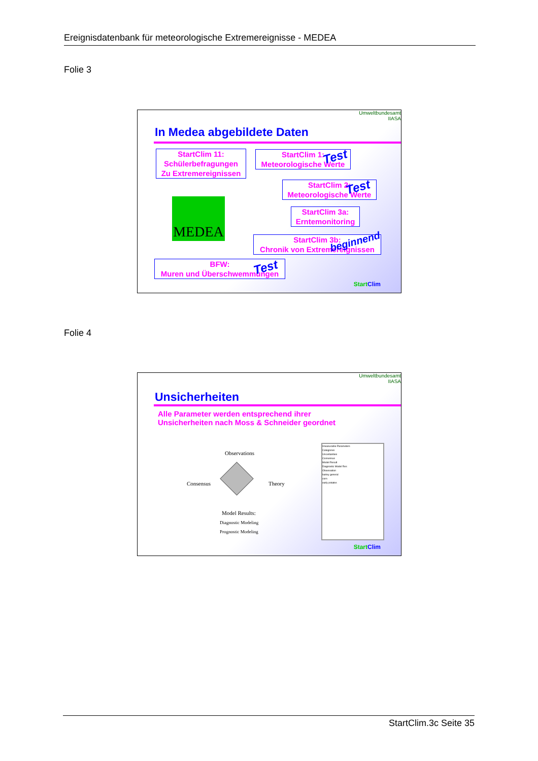Ereignisdatenbank für meteorologische Extremereignisse - MEDEA
Folie 3
Umweltbundesamt
IIASA
In Medea abgebildete Daten
StartClim 11:
Schülerbefragungen
Zu Extremereignissen
StartClim 1:
Meteorologische Werte
Test
StartClim 2:
Meteorologische Werte
Test
StartClim 3a:
Erntemonitoring
StartClim 3b:
Chronik von Extremereignissen
beginnend
MEDEA
BFW:
Muren und Überschwemmungen
Test
Start Clim
Folie 4
Umweltbundesamt
IIASA
Unsicherheiten
Alle Parameter werden entsprechend ihrer
Unsicherheiten nach Moss & Schneider geordnet
Observations
Consensus Theory
Model Results:
Diagnostic Modeling
Prognostic Modeling
Imeasurable Parameters
Categories
Uncertainties
Consensus
Model Result
Diagnostic Model Res
Observation
barley general
corn
early potatos
Start Clim
StartClim.3c Seite 35